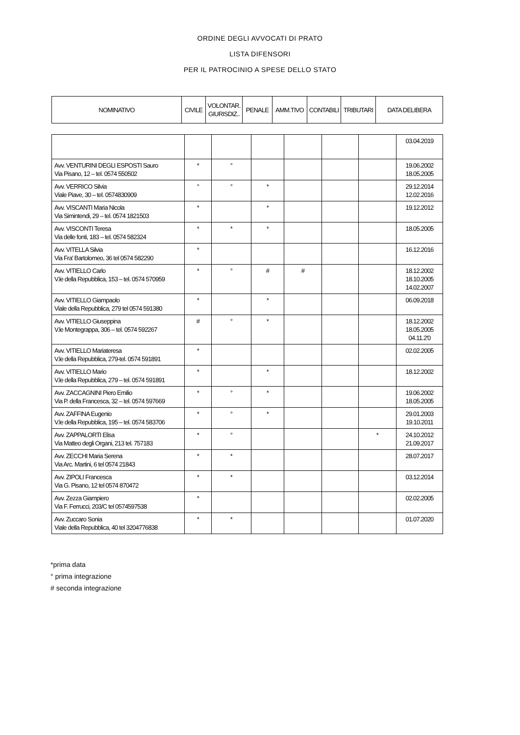ORDINE DEGLI AVVOCATI DI PRATO
LISTA DIFENSORI
PER IL PATROCINIO A SPESE DELLO STATO
| NOMINATIVO | CIVILE | VOLONTAR. GIURISDIZ.. | PENALE | AMM.TIVO | CONTABILI | TRIBUTARI | DATA DELIBERA |
| --- | --- | --- | --- | --- | --- | --- | --- |
| | | | | | | | 03.04.2019 |
| Avv. VENTURINI DEGLI ESPOSTI Sauro Via Pisano, 12 – tel. 0574 550502 | * | ° | | | | | 19.06.2002 18.05.2005 |
| Avv. VERRICO Silvia Viale Piave, 30 – tel. 0574830909 | ° | ° | * | | | | 29.12.2014 12.02.2016 |
| Avv. VISCANTI Maria Nicola Via Simintendi, 29 – tel. 0574 1821503 | * | | * | | | | 19.12.2012 |
| Avv. VISCONTI Teresa Via delle fonti, 183 – tel. 0574 582324 | * | * | * | | | | 18.05.2005 |
| Avv. VITELLA Silvia Via Fra' Bartolomeo, 36 tel 0574 582290 | * | | | | | | 16.12.2016 |
| Avv. VITIELLO Carlo V.le della Repubblica, 153 – tel. 0574 570959 | * | ° | # | # | | | 18.12.2002 18.10.2005 14.02.2007 |
| Avv. VITIELLO Giampaolo Viale della Repubblica, 279 tel 0574 591380 | * | | * | | | | 06.09.2018 |
| Avv. VITIELLO Giuseppina V.le Montegrappa, 306 – tel. 0574 592267 | # | ° | * | | | | 18.12.2002 18.05.2005 04.11.2'0 |
| Avv. VITIELLO Mariateresa V.le della Repubblica, 279-tel. 0574 591891 | * | | | | | | 02.02.2005 |
| Avv. VITIELLO Mario V.le della Repubblica, 279 – tel. 0574 591891 | * | | * | | | | 18.12.2002 |
| Avv. ZACCAGNINI Piero Emilio Via P. della Francesca, 32 – tel. 0574 597669 | * | ° | * | | | | 19.06.2002 18.05.2005 |
| Avv. ZAFFINA Eugenio V.le della Repubblica, 195 – tel. 0574 583706 | * | ° | * | | | | 29.01.2003 19.10.2011 |
| Avv. ZAPPALORTI Elisa Via Matteo degli Organi, 213 tel. 757183 | * | ° | | | | * | 24.10.2012 21.09.2017 |
| Avv. ZECCHI Maria Serena Via Arc. Martini, 6 tel 0574 21843 | * | * | | | | | 28.07.2017 |
| Avv. ZIPOLI Francesca Via G. Pisano, 12 tel 0574 870472 | * | * | | | | | 03.12.2014 |
| Avv. Zezza Giampiero Via F. Ferrucci, 203/C tel 0574597538 | * | | | | | | 02.02.2005 |
| Avv. Zuccaro Sonia Viale della Repubblica, 40 tel 3204776838 | * | * | | | | | 01.07.2020 |
*prima data
° prima integrazione
# seconda integrazione